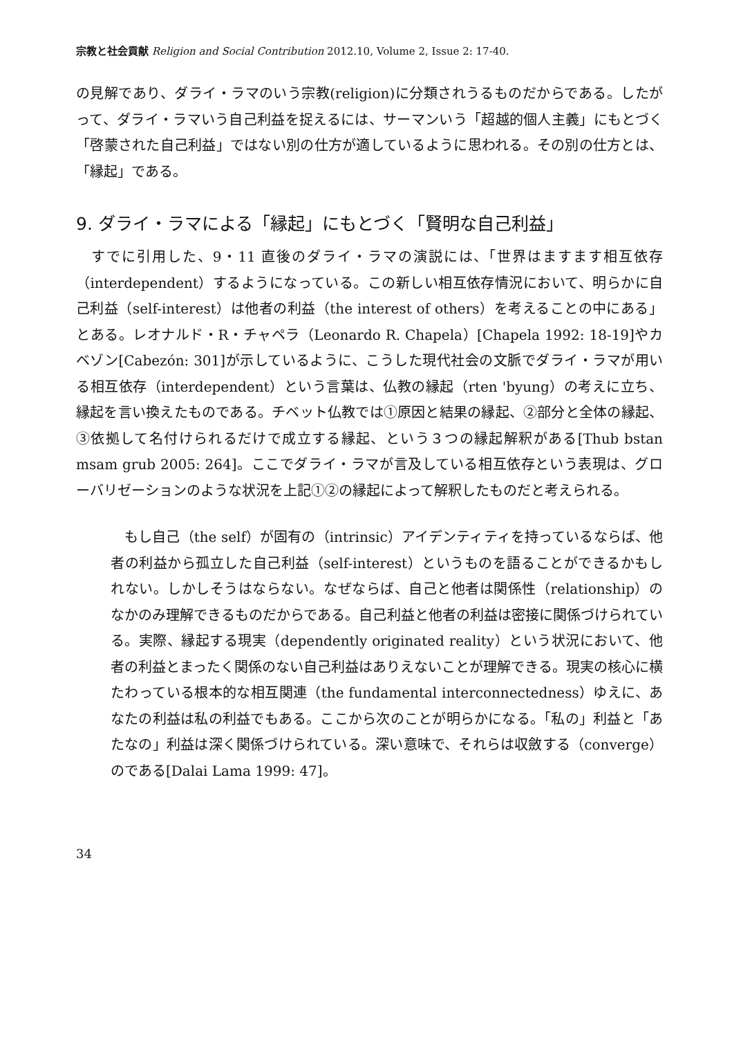宗教と社会貢献 Religion and Social Contribution 2012.10, Volume 2, Issue 2: 17-40.
の見解であり、ダライ・ラマのいう宗教(religion)に分類されうるものだからである。したがって、ダライ・ラマいう自己利益を捉えるには、サーマンいう「超越的個人主義」にもとづく「啓蒙された自己利益」ではない別の仕方が適しているように思われる。その別の仕方とは、「縁起」である。
9. ダライ・ラマによる「縁起」にもとづく「賢明な自己利益」
　すでに引用した、9・11 直後のダライ・ラマの演説には、「世界はますます相互依存（interdependent）するようになっている。この新しい相互依存情況において、明らかに自己利益（self-interest）は他者の利益（the interest of others）を考えることの中にある」とある。レオナルド・R・チャペラ（Leonardo R. Chapela）[Chapela 1992: 18-19]やカベゾン[Cabezón: 301]が示しているように、こうした現代社会の文脈でダライ・ラマが用いる相互依存（interdependent）という言葉は、仏教の縁起（rten 'byung）の考えに立ち、縁起を言い換えたものである。チベット仏教では①原因と結果の縁起、②部分と全体の縁起、③依拠して名付けられるだけで成立する縁起、という３つの縁起解釈がある[Thub bstan msam grub 2005: 264]。ここでダライ・ラマが言及している相互依存という表現は、グローバリゼーションのような状況を上記①②の縁起によって解釈したものだと考えられる。
　もし自己（the self）が固有の（intrinsic）アイデンティティを持っているならば、他者の利益から孤立した自己利益（self-interest）というものを語ることができるかもしれない。しかしそうはならない。なぜならば、自己と他者は関係性（relationship）のなかのみ理解できるものだからである。自己利益と他者の利益は密接に関係づけられている。実際、縁起する現実（dependently originated reality）という状況において、他者の利益とまったく関係のない自己利益はありえないことが理解できる。現実の核心に横たわっている根本的な相互関連（the fundamental interconnectedness）ゆえに、あなたの利益は私の利益でもある。ここから次のことが明らかになる。「私の」利益と「あたなの」利益は深く関係づけられている。深い意味で、それらは収斂する（converge）のである[Dalai Lama 1999: 47]。
34